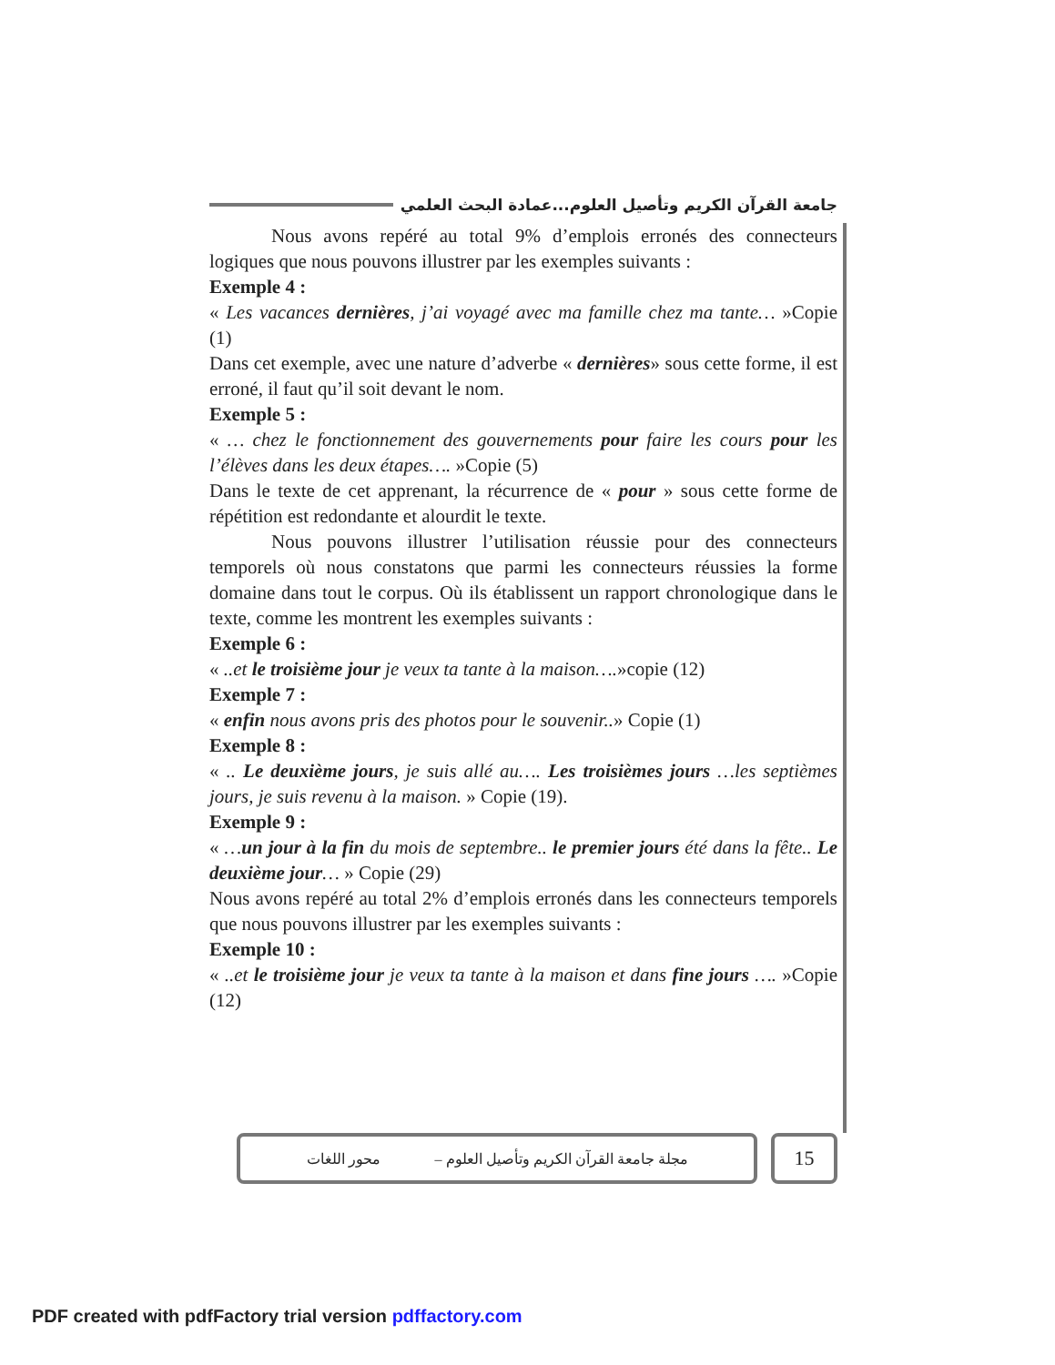جامعة القرآن الكريم وتأصيل العلوم...عمادة البحث العلمي
Nous avons repéré au total 9% d’emplois erronés des connecteurs logiques que nous pouvons illustrer par les exemples suivants :
Exemple 4 :
« Les vacances dernières, j’ai voyagé avec ma famille chez ma tante… »Copie (1)
Dans cet exemple, avec une nature d’adverbe « dernières» sous cette forme, il est erroné, il faut qu’il soit devant le nom.
Exemple 5 :
« … chez le fonctionnement des gouvernements pour faire les cours pour les l’élèves dans les deux étapes…. »Copie (5)
Dans le texte de cet apprenant, la récurrence de « pour » sous cette forme de répétition est redondante et alourdit le texte.
Nous pouvons illustrer l’utilisation réussie pour des connecteurs temporels où nous constatons que parmi les connecteurs réussies la forme domaine dans tout le corpus. Où ils établissent un rapport chronologique dans le texte, comme les montrent les exemples suivants :
Exemple 6 :
« ..et le troisième jour je veux ta tante à la maison….»copie (12)
Exemple 7 :
« enfin nous avons pris des photos pour le souvenir..» Copie (1)
Exemple 8 :
« .. Le deuxième jours, je suis allé au…. Les troisièmes jours …les septièmes jours, je suis revenu à la maison. » Copie (19).
Exemple 9 :
« …un jour à la fin du mois de septembre.. le premier jours été dans la fête.. Le deuxième jour… » Copie (29)
Nous avons repéré au total 2% d’emplois erronés dans les connecteurs temporels que nous pouvons illustrer par les exemples suivants :
Exemple 10 :
« ..et le troisième jour je veux ta tante à la maison et dans fine jours …. »Copie (12)
مجلة جامعة القرآن الكريم وتأصيل العلوم – محور اللغات
15
PDF created with pdfFactory trial version pdffactory.com